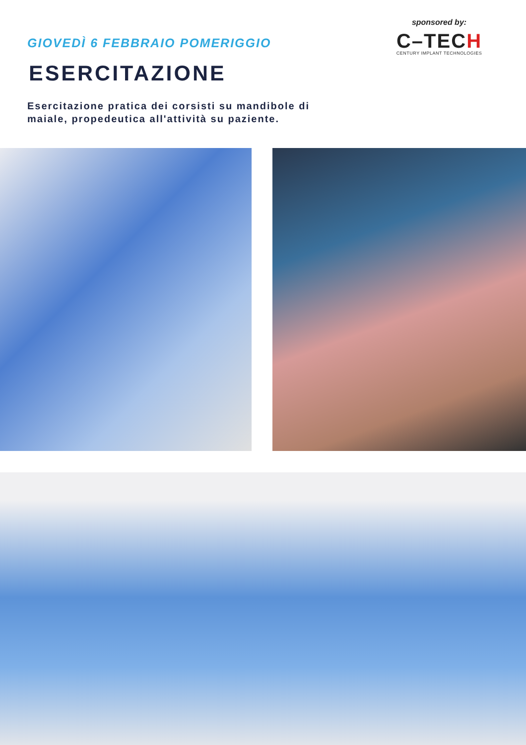GIOVEDÌ 6 FEBBRAIO POMERIGGIO
ESERCITAZIONE
Esercitazione pratica dei corsisti su mandibole di
maiale, propedeutica all'attività su paziente.
sponsored by:
C–TECH
CENTURY IMPLANT TECHNOLOGIES